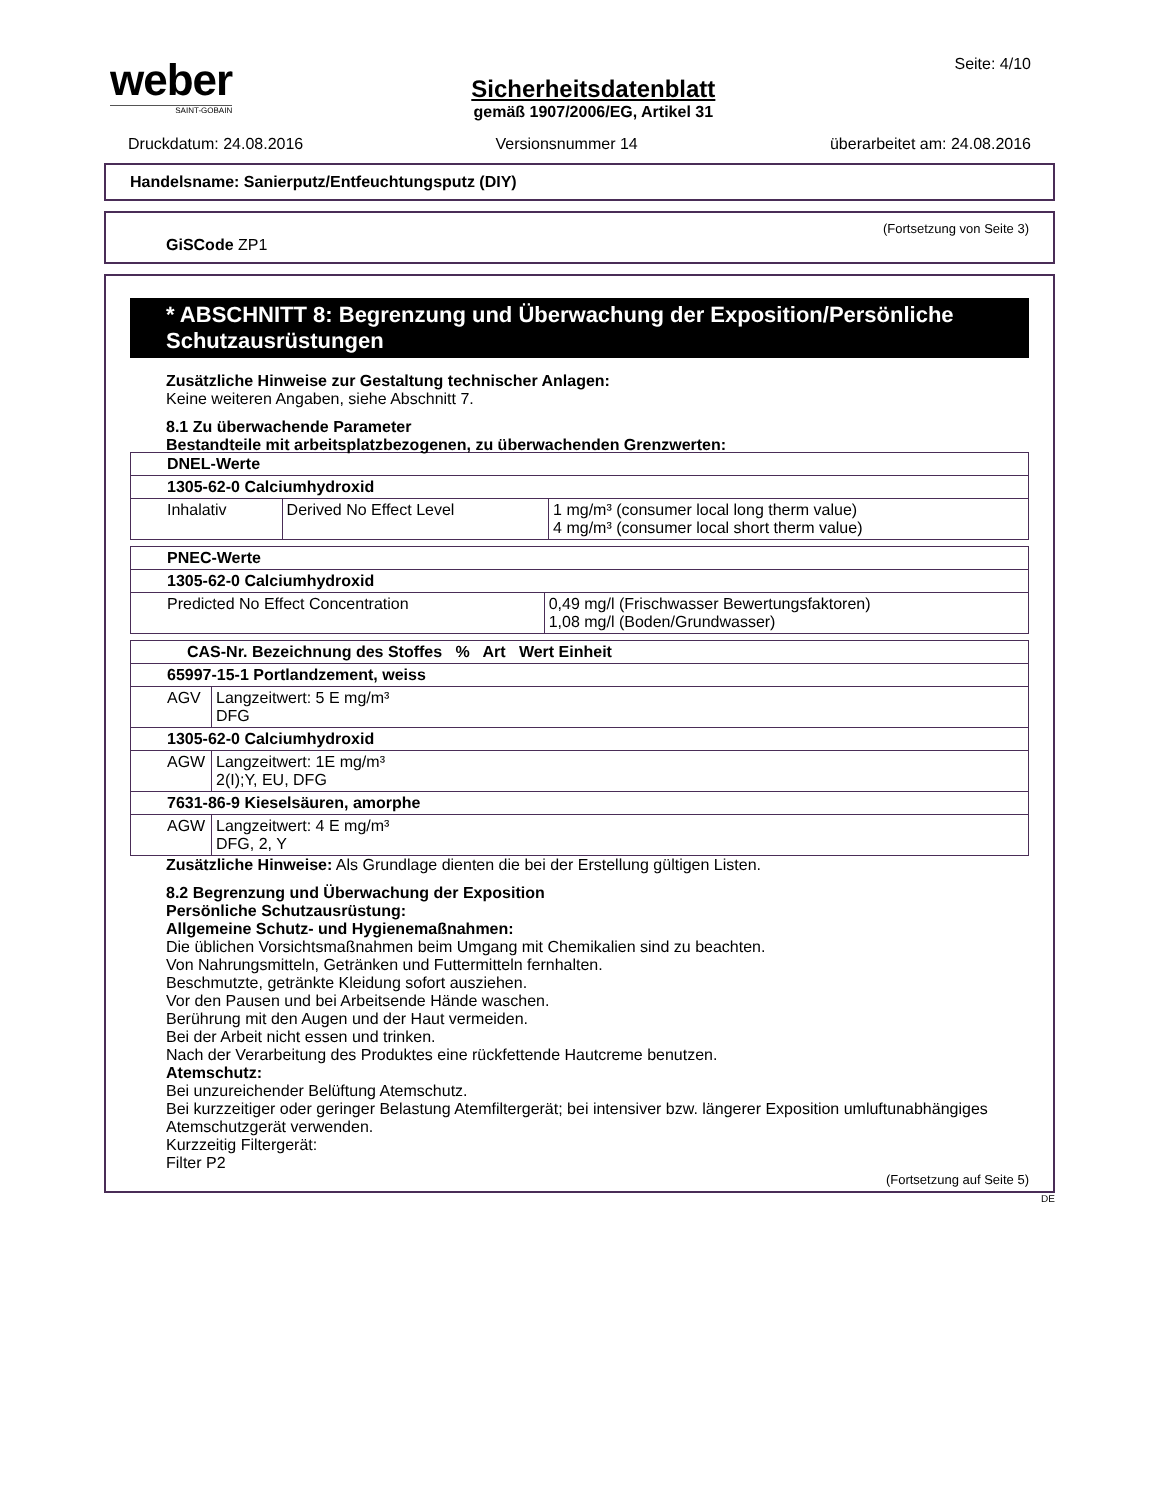weber
SAINT-GOBAIN
Sicherheitsdatenblatt
gemäß 1907/2006/EG, Artikel 31
Seite: 4/10
Druckdatum: 24.08.2016 Versionsnummer 14 überarbeitet am: 24.08.2016
Handelsname: Sanierputz/Entfeuchtungsputz (DIY)
(Fortsetzung von Seite 3)
GiSCode ZP1
* ABSCHNITT 8: Begrenzung und Überwachung der Exposition/Persönliche Schutzausrüstungen
Zusätzliche Hinweise zur Gestaltung technischer Anlagen:
Keine weiteren Angaben, siehe Abschnitt 7.
8.1 Zu überwachende Parameter
Bestandteile mit arbeitsplatzbezogenen, zu überwachenden Grenzwerten:
| DNEL-Werte | | |
| 1305-62-0 Calciumhydroxid | | |
| Inhalativ | Derived No Effect Level | 1 mg/m³ (consumer local long therm value) 4 mg/m³ (consumer local short therm value) |
| PNEC-Werte | |
| 1305-62-0 Calciumhydroxid | |
| Predicted No Effect Concentration | 0,49 mg/l (Frischwasser Bewertungsfaktoren) 1,08 mg/l (Boden/Grundwasser) |
| CAS-Nr. Bezeichnung des Stoffes % Art Wert Einheit | |
| 65997-15-1 Portlandzement, weiss | |
| AGV | Langzeitwert: 5 E mg/m³ DFG |
| 1305-62-0 Calciumhydroxid | |
| AGW | Langzeitwert: 1E mg/m³ 2(I);Y, EU, DFG |
| 7631-86-9 Kieselsäuren, amorphe | |
| AGW | Langzeitwert: 4 E mg/m³ DFG, 2, Y |
Zusätzliche Hinweise: Als Grundlage dienten die bei der Erstellung gültigen Listen.
8.2 Begrenzung und Überwachung der Exposition
Persönliche Schutzausrüstung:
Allgemeine Schutz- und Hygienemaßnahmen:
Die üblichen Vorsichtsmaßnahmen beim Umgang mit Chemikalien sind zu beachten.
Von Nahrungsmitteln, Getränken und Futtermitteln fernhalten.
Beschmutzte, getränkte Kleidung sofort ausziehen.
Vor den Pausen und bei Arbeitsende Hände waschen.
Berührung mit den Augen und der Haut vermeiden.
Bei der Arbeit nicht essen und trinken.
Nach der Verarbeitung des Produktes eine rückfettende Hautcreme benutzen.
Atemschutz:
Bei unzureichender Belüftung Atemschutz.
Bei kurzzeitiger oder geringer Belastung Atemfiltergerät; bei intensiver bzw. längerer Exposition umluftunabhängiges Atemschutzgerät verwenden.
Kurzzeitig Filtergerät:
Filter P2
(Fortsetzung auf Seite 5)
DE